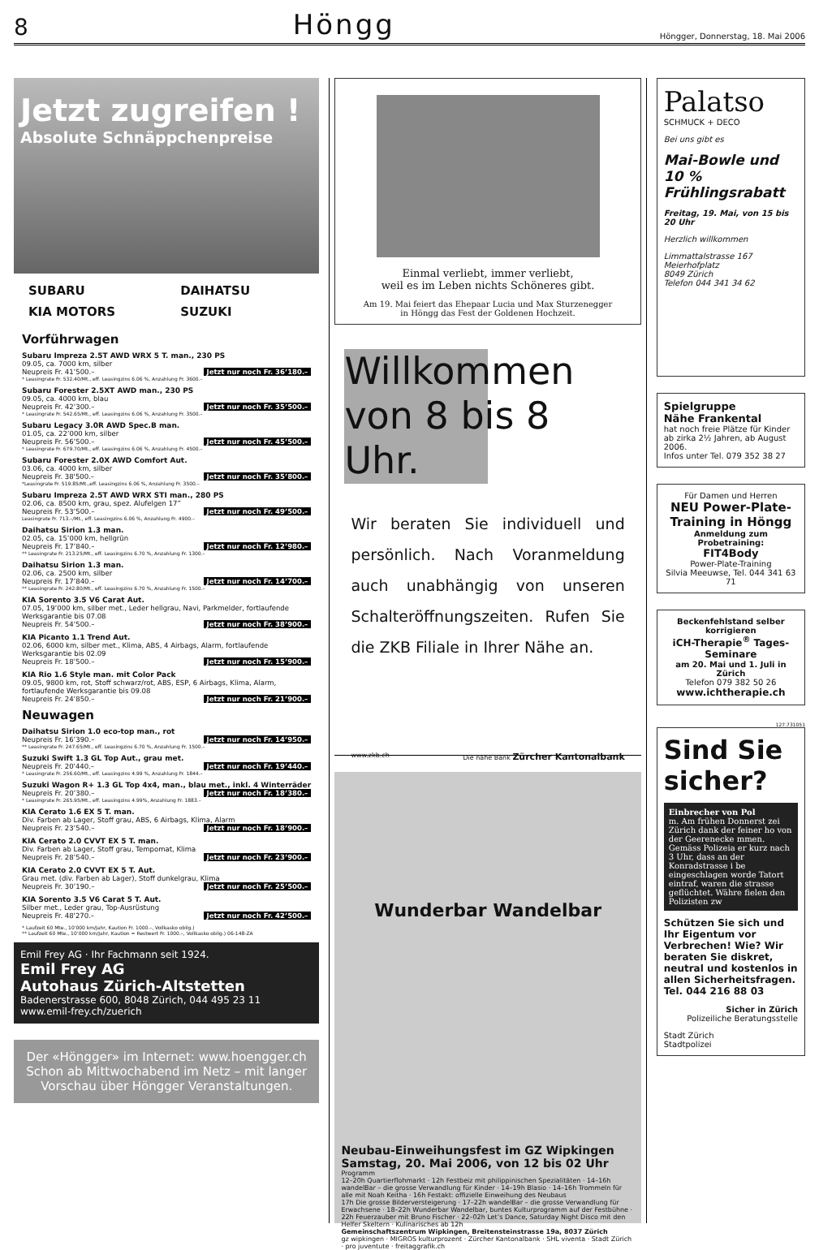8 Höngg Höngger, Donnerstag, 18. Mai 2006
Jetzt zugreifen !
Absolute Schnäppchenpreise
SUBARU DAIHATSU KIA MOTORS SUZUKI
Vorführwagen
Subaru Impreza 2.5T AWD WRX 5 T. man., 230 PS
09.05, ca. 7000 km, silber
Neupreis Fr. 41’500.– Jetzt nur noch Fr. 36’180.–
* Leasingrate Fr. 532.40/Mt., eff. Leasingzins 6.06 %, Anzahlung Fr. 3600.–
Subaru Forester 2.5XT AWD man., 230 PS
09.05, ca. 4000 km, blau
Neupreis Fr. 42’300.– Jetzt nur noch Fr. 35’500.–
* Leasingrate Fr. 542.65/Mt., eff. Leasingzins 6.06 %, Anzahlung Fr. 3500.–
Subaru Legacy 3.0R AWD Spec.B man.
01.05, ca. 22’000 km, silber
Neupreis Fr. 56’500.– Jetzt nur noch Fr. 45’500.–
* Leasingrate Fr. 679.70/Mt., eff. Leasingzins 6.06 %, Anzahlung Fr. 4500.–
Subaru Forester 2.0X AWD Comfort Aut.
03.06, ca. 4000 km, silber
Neupreis Fr. 38'500.– Jetzt nur noch Fr. 35’800.–
*Leasingrate Fr. 519.85/Mt.,eff. Leasingzins 6.06 %, Anzahlung Fr. 3500.–
Subaru Impreza 2.5T AWD WRX STI man., 280 PS
02.06, ca. 8500 km, grau, spez. Alufelgen 17”
Neupreis Fr. 53’500.– Jetzt nur noch Fr. 49’500.–
Leasingrate Fr. 713.–/Mt., eff. Leasingzins 6.06 %, Anzahlung Fr. 4900.–
Daihatsu Sirion 1.3 man.
02.05, ca. 15’000 km, hellgrün
Neupreis Fr. 17’840.– Jetzt nur noch Fr. 12’980.–
** Leasingrate Fr. 213.25/Mt., eff. Leasingzins 6.70 %, Anzahlung Fr. 1300.–
Daihatsu Sirion 1.3 man.
02.06, ca. 2500 km, silber
Neupreis Fr. 17’840.– Jetzt nur noch Fr. 14’700.–
** Leasingrate Fr. 242.80/Mt., eff. Leasingzins 6.70 %, Anzahlung Fr. 1500.–
KIA Sorento 3.5 V6 Carat Aut.
07.05, 19’000 km, silber met., Leder hellgrau, Navi, Parkmelder, fortlaufende Werksgarantie bis 07.08
Neupreis Fr. 54’500.– Jetzt nur noch Fr. 38’900.–
KIA Picanto 1.1 Trend Aut.
02.06, 6000 km, silber met., Klima, ABS, 4 Airbags, Alarm, fortlaufende Werksgarantie bis 02.09
Neupreis Fr. 18’500.– Jetzt nur noch Fr. 15’900.–
KIA Rio 1.6 Style man. mit Color Pack
09.05, 9800 km, rot, Stoff schwarz/rot, ABS, ESP, 6 Airbags, Klima, Alarm, fortlaufende Werksgarantie bis 09.08
Neupreis Fr. 24’850.– Jetzt nur noch Fr. 21’900.–
Neuwagen
Daihatsu Sirion 1.0 eco-top man., rot
Neupreis Fr. 16’390.– Jetzt nur noch Fr. 14’950.–
** Leasingrate Fr. 247.65/Mt., eff. Leasingzins 6.70 %, Anzahlung Fr. 1500.–
Suzuki Swift 1.3 GL Top Aut., grau met.
Neupreis Fr. 20'440.– Jetzt nur noch Fr. 19’440.–
* Leasingrate Fr. 256.60/Mt., eff. Leasingzins 4.99 %, Anzahlung Fr. 1844.–
Suzuki Wagon R+ 1.3 GL Top 4x4, man., blau met., inkl. 4 Winterräder
Neupreis Fr. 20’380.– Jetzt nur noch Fr. 18’380.–
* Leasingrate Fr. 265.95/Mt., eff. Leasingzins 4.99%, Anzahlung Fr. 1883.–
KIA Cerato 1.6 EX 5 T. man.
Div. Farben ab Lager, Stoff grau, ABS, 6 Airbags, Klima, Alarm
Neupreis Fr. 23’540.– Jetzt nur noch Fr. 18’900.–
KIA Cerato 2.0 CVVT EX 5 T. man.
Div. Farben ab Lager, Stoff grau, Tempomat, Klima
Neupreis Fr. 28’540.– Jetzt nur noch Fr. 23’900.–
KIA Cerato 2.0 CVVT EX 5 T. Aut.
Grau met. (div. Farben ab Lager), Stoff dunkelgrau, Klima
Neupreis Fr. 30’190.– Jetzt nur noch Fr. 25’500.–
KIA Sorento 3.5 V6 Carat 5 T. Aut.
Silber met., Leder grau, Top-Ausrüstung
Neupreis Fr. 48'270.– Jetzt nur noch Fr. 42’500.–
* Laufzeit 60 Mte., 10'000 km/Jahr, Kaution Fr. 1000.–, Vollkasko oblig.)
** Laufzeit 60 Mte., 10’000 km/Jahr, Kaution = Restwert Fr. 1000.–, Vollkasko oblig.) 06-148-ZA
Emil Frey AG · Ihr Fachmann seit 1924.
Emil Frey AG
Autohaus Zürich-Altstetten
Badenerstrasse 600, 8048 Zürich, 044 495 23 11
www.emil-frey.ch/zuerich
Der «Höngger» im Internet: www.hoengger.ch
Schon ab Mittwochabend im Netz – mit langer Vorschau über Höngger Veranstaltungen.
Einmal verliebt, immer verliebt,
weil es im Leben nichts Schöneres gibt.
Am 19. Mai feiert das Ehepaar Lucia und Max Sturzenegger
in Höngg das Fest der Goldenen Hochzeit.
Willkommen
von 8 bis 8 Uhr.
Wir beraten Sie individuell und persönlich. Nach Voranmeldung auch unabhängig von unseren Schalteröffnungszeiten. Rufen Sie die ZKB Filiale in Ihrer Nähe an.
www.zkb.ch Die nahe Bank Zürcher Kantonalbank
Wunderbar Wandelbar
Neubau-Einweihungsfest im GZ Wipkingen
Samstag, 20. Mai 2006, von 12 bis 02 Uhr
Programm
12–20h Quartierflohmarkt · 12h Festbeiz mit philippinischen Spezialitäten · 14–16h wandelBar – die grosse Verwandlung für Kinder · 14–19h Blasio · 14–16h Trommeln für alle mit Noah Keitha · 16h Festakt: offizielle Einweihung des Neubaus
17h Die grosse Bilderversteigerung · 17–22h wandelBar – die grosse Verwandlung für Erwachsene · 18–22h Wunderbar Wandelbar, buntes Kulturprogramm auf der Festbühne · 22h Feuerzauber mit Bruno Fischer · 22–02h Let’s Dance, Saturday Night Disco mit den Helfer Skeltern · Kulinarisches ab 12h
Gemeinschaftszentrum Wipkingen, Breitensteinstrasse 19a, 8037 Zürich
gz wipkingen · MIGROS kulturprozent · Zürcher Kantonalbank · SHL viventa · Stadt Zürich · pro juventute · freitaggrafik.ch
Palatso
SCHMUCK + DECO
Bei uns gibt es
Mai-Bowle und 10 % Frühlingsrabatt
Freitag, 19. Mai, von 15 bis 20 Uhr
Herzlich willkommen
Limmattalstrasse 167
Meierhofplatz
8049 Zürich
Telefon 044 341 34 62
Spielgruppe
Nähe Frankental
hat noch freie Plätze für Kinder ab zirka 2½ Jahren, ab August 2006.
Infos unter Tel. 079 352 38 27
Für Damen und Herren
NEU Power-Plate-Training in Höngg
Anmeldung zum Probetraining:
FIT4Body
Power-Plate-Training
Silvia Meeuwse, Tel. 044 341 63 71
Beckenfehlstand selber korrigieren
iCH-Therapie<sup>®</sup> Tages-Seminare
am 20. Mai und 1. Juli in Zürich
Telefon 079 382 50 26
www.ichtherapie.ch
127.731051
Sind Sie sicher?
Einbrecher von Pol
m. Am frühen Donnerst zei Zürich dank der feiner ho von der Geerenecke mmen. Gemäss Polizeia er kurz nach 3 Uhr, dass an der Konradstrasse i be eingeschlagen worde Tatort eintraf, waren die strasse geflüchtet. Währe fielen den Polizisten zw
Schützen Sie sich und Ihr Eigentum vor Verbrechen! Wie? Wir beraten Sie diskret, neutral und kostenlos in allen Sicherheitsfragen. Tel. 044 216 88 03
Sicher in Zürich
Polizeiliche Beratungsstelle
Stadt Zürich
Stadtpolizei